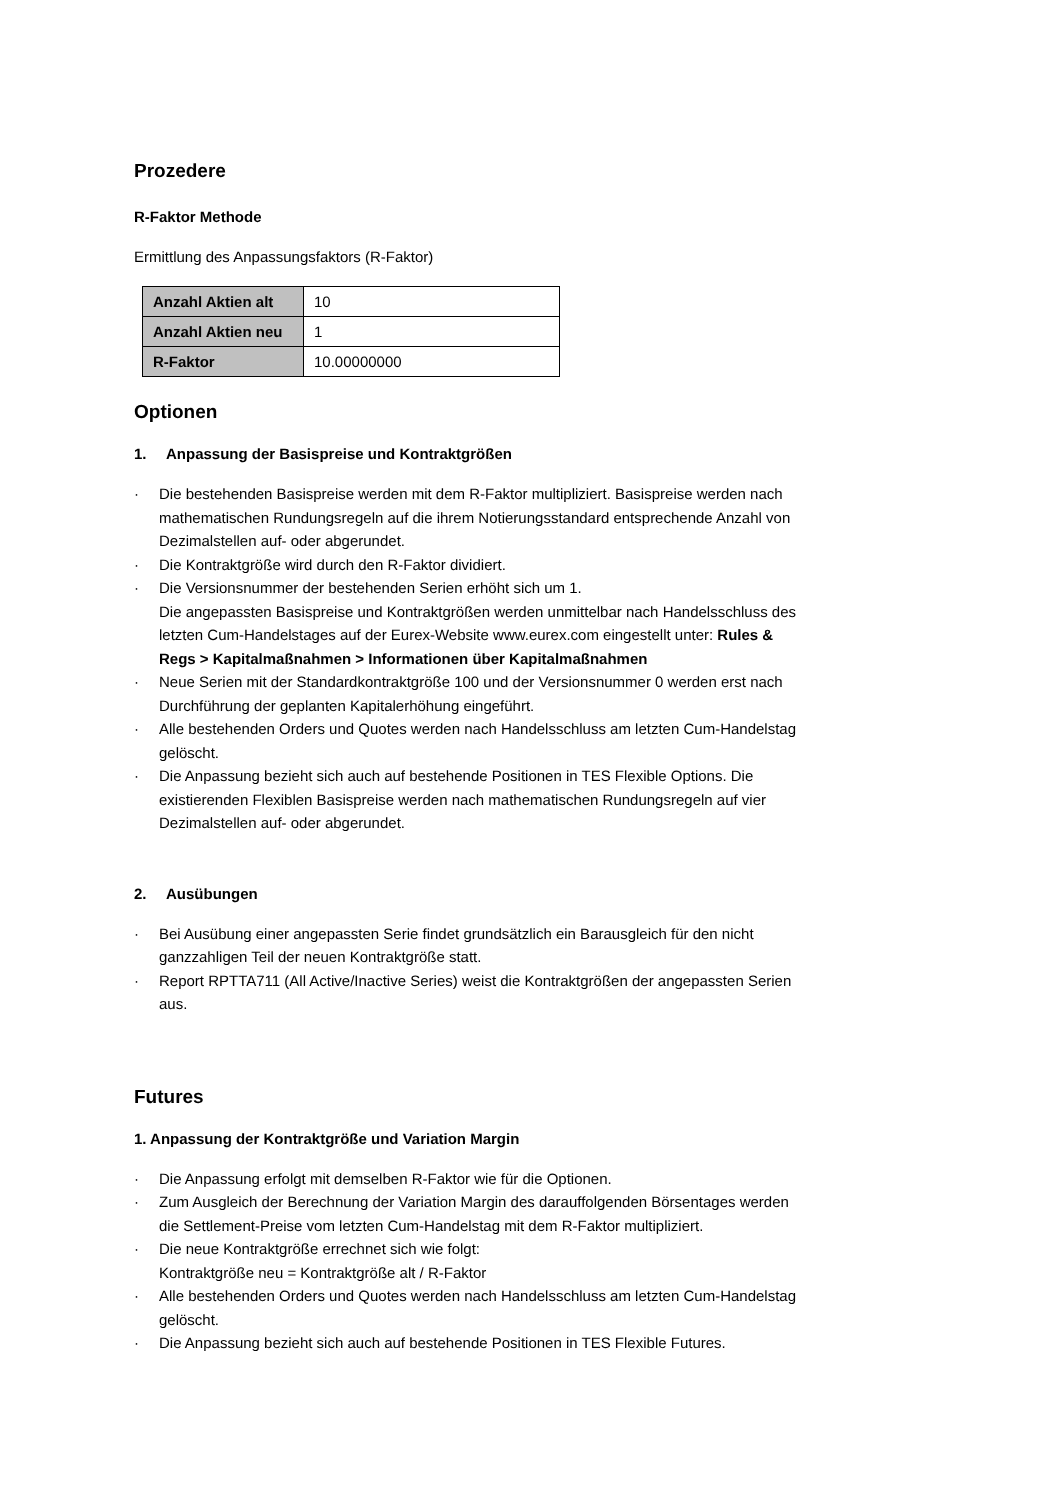Prozedere
R-Faktor Methode
Ermittlung des Anpassungsfaktors (R-Faktor)
| Anzahl Aktien alt | 10 |
| Anzahl Aktien neu | 1 |
| R-Faktor | 10.00000000 |
Optionen
1. Anpassung der Basispreise und Kontraktgrößen
· Die bestehenden Basispreise werden mit dem R-Faktor multipliziert. Basispreise werden nach mathematischen Rundungsregeln auf die ihrem Notierungsstandard entsprechende Anzahl von Dezimalstellen auf- oder abgerundet.
· Die Kontraktgröße wird durch den R-Faktor dividiert.
· Die Versionsnummer der bestehenden Serien erhöht sich um 1.
Die angepassten Basispreise und Kontraktgrößen werden unmittelbar nach Handelsschluss des letzten Cum-Handelstages auf der Eurex-Website www.eurex.com eingestellt unter: Rules & Regs > Kapitalmaßnahmen > Informationen über Kapitalmaßnahmen
· Neue Serien mit der Standardkontraktgröße 100 und der Versionsnummer 0 werden erst nach Durchführung der geplanten Kapitalerhöhung eingeführt.
· Alle bestehenden Orders und Quotes werden nach Handelsschluss am letzten Cum-Handelstag gelöscht.
· Die Anpassung bezieht sich auch auf bestehende Positionen in TES Flexible Options. Die existierenden Flexiblen Basispreise werden nach mathematischen Rundungsregeln auf vier Dezimalstellen auf- oder abgerundet.
2. Ausübungen
· Bei Ausübung einer angepassten Serie findet grundsätzlich ein Barausgleich für den nicht ganzzahligen Teil der neuen Kontraktgröße statt.
· Report RPTTA711 (All Active/Inactive Series) weist die Kontraktgrößen der angepassten Serien aus.
Futures
1. Anpassung der Kontraktgröße und Variation Margin
· Die Anpassung erfolgt mit demselben R-Faktor wie für die Optionen.
· Zum Ausgleich der Berechnung der Variation Margin des darauffolgenden Börsentages werden die Settlement-Preise vom letzten Cum-Handelstag mit dem R-Faktor multipliziert.
· Die neue Kontraktgröße errechnet sich wie folgt:
Kontraktgröße neu = Kontraktgröße alt / R-Faktor
· Alle bestehenden Orders und Quotes werden nach Handelsschluss am letzten Cum-Handelstag gelöscht.
· Die Anpassung bezieht sich auch auf bestehende Positionen in TES Flexible Futures.